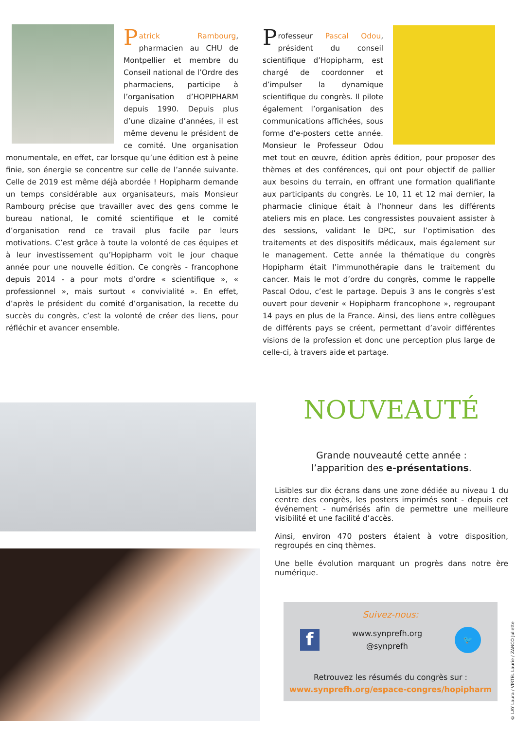Patrick Rambourg, pharmacien au CHU de Montpellier et membre du Conseil national de l’Ordre des pharmaciens, participe à l’organisation d’HOPIPHARM depuis 1990. Depuis plus d’une dizaine d’années, il est même devenu le président de ce comité. Une organisation monumentale, en effet, car lorsque qu’une édition est à peine finie, son énergie se concentre sur celle de l’année suivante. Celle de 2019 est même déjà abordée ! Hopipharm demande un temps considérable aux organisateurs, mais Monsieur Rambourg précise que travailler avec des gens comme le bureau national, le comité scientifique et le comité d’organisation rend ce travail plus facile par leurs motivations. C’est grâce à toute la volonté de ces équipes et à leur investissement qu’Hopipharm voit le jour chaque année pour une nouvelle édition. Ce congrès - francophone depuis 2014 - a pour mots d’ordre « scientifique », « professionnel », mais surtout « convivialité ». En effet, d’après le président du comité d’organisation, la recette du succès du congrès, c’est la volonté de créer des liens, pour réfléchir et avancer ensemble.
Professeur Pascal Odou, président du conseil scientifique d’Hopipharm, est chargé de coordonner et d’impulser la dynamique scientifique du congrès. Il pilote également l’organisation des communications affichées, sous forme d’e-posters cette année. Monsieur le Professeur Odou met tout en œuvre, édition après édition, pour proposer des thèmes et des conférences, qui ont pour objectif de pallier aux besoins du terrain, en offrant une formation qualifiante aux participants du congrès. Le 10, 11 et 12 mai dernier, la pharmacie clinique était à l’honneur dans les différents ateliers mis en place. Les congressistes pouvaient assister à des sessions, validant le DPC, sur l’optimisation des traitements et des dispositifs médicaux, mais également sur le management. Cette année la thématique du congrès Hopipharm était l’immunothérapie dans le traitement du cancer. Mais le mot d’ordre du congrès, comme le rappelle Pascal Odou, c’est le partage. Depuis 3 ans le congrès s’est ouvert pour devenir « Hopipharm francophone », regroupant 14 pays en plus de la France. Ainsi, des liens entre collègues de différents pays se créent, permettant d’avoir différentes visions de la profession et donc une perception plus large de celle-ci, à travers aide et partage.
NOUVEAUTÉ
Grande nouveauté cette année :
l’apparition des e-présentations.
Lisibles sur dix écrans dans une zone dédiée au niveau 1 du centre des congrès, les posters imprimés sont - depuis cet événement - numérisés afin de permettre une meilleure visibilité et une facilité d’accès.
Ainsi, environ 470 posters étaient à votre disposition, regroupés en cinq thèmes.
Une belle évolution marquant un progrès dans notre ère numérique.
Suivez-nous:
f
www.synprefh.org
@synprefh
🐦
Retrouvez les résumés du congrès sur :
www.synprefh.org/espace-congres/hopipharm
© LAY Laura / VIRTEL Laurie / ZANCO Juliette